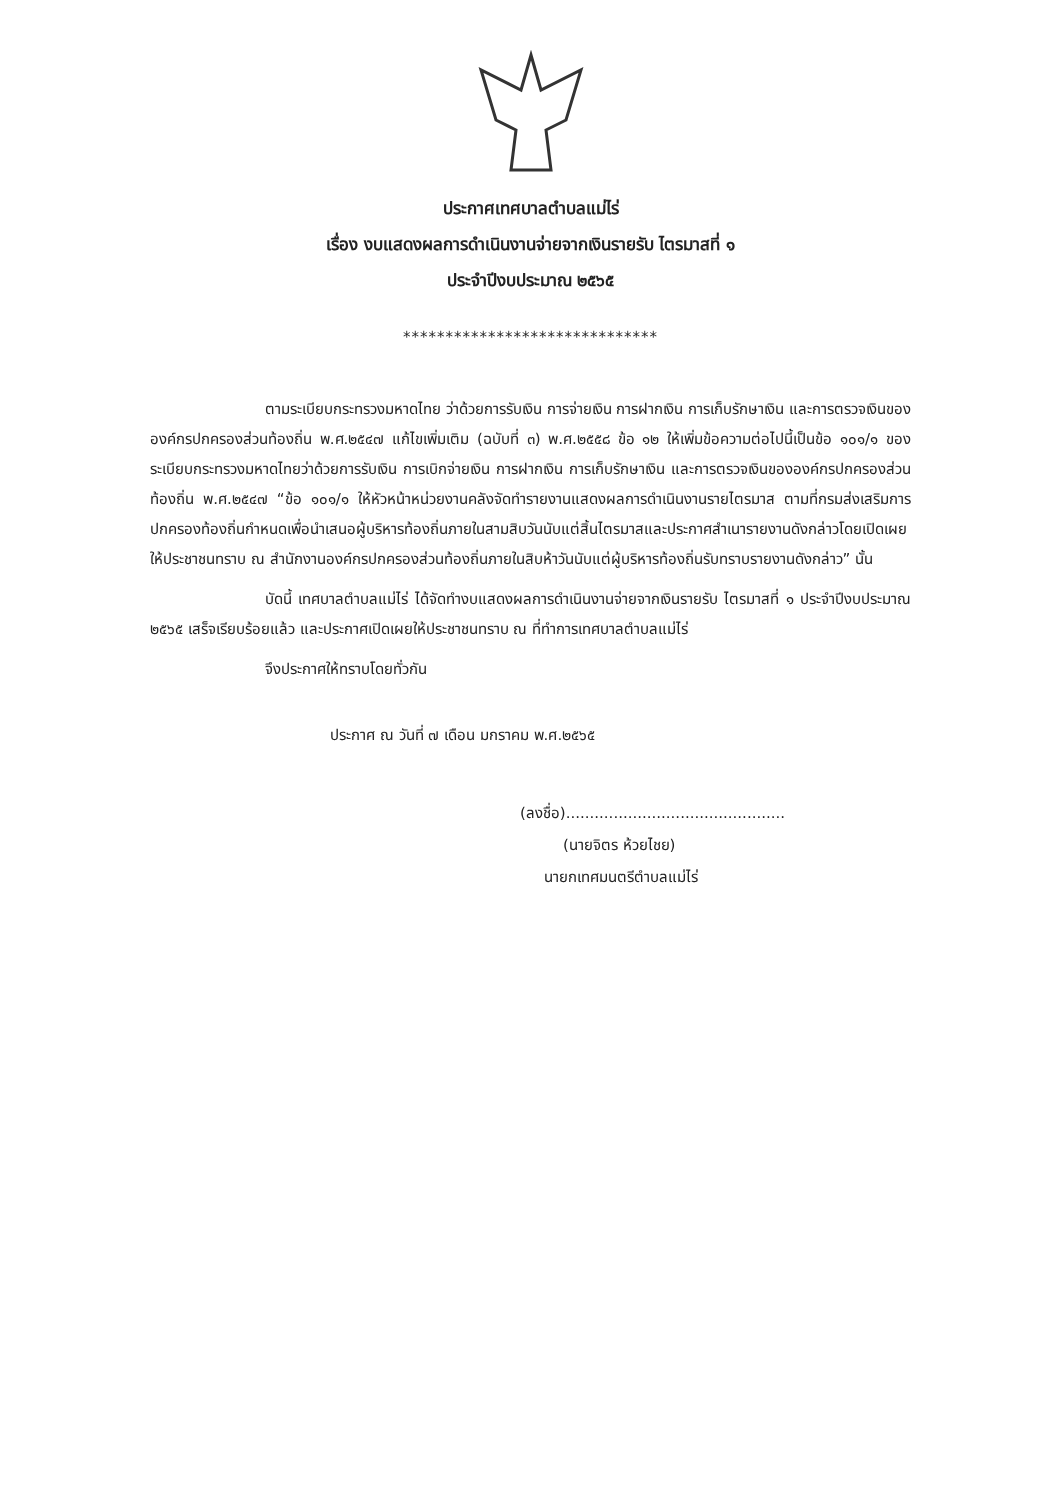ประกาศเทศบาลตำบลแม่ไร่
เรื่อง งบแสดงผลการดำเนินงานจ่ายจากเงินรายรับ ไตรมาสที่ ๑
ประจำปีงบประมาณ ๒๕๖๕
******************************
ตามระเบียบกระทรวงมหาดไทย ว่าด้วยการรับเงิน การจ่ายเงิน การฝากเงิน การเก็บรักษาเงิน และการตรวจเงินขององค์กรปกครองส่วนท้องถิ่น พ.ศ.๒๕๔๗ แก้ไขเพิ่มเติม (ฉบับที่ ๓) พ.ศ.๒๕๕๘ ข้อ ๑๒ ให้เพิ่มข้อความต่อไปนี้เป็นข้อ ๑๐๑/๑ ของระเบียบกระทรวงมหาดไทยว่าด้วยการรับเงิน การเบิกจ่ายเงิน การฝากเงิน การเก็บรักษาเงิน และการตรวจเงินขององค์กรปกครองส่วนท้องถิ่น พ.ศ.๒๕๔๗ “ข้อ ๑๐๑/๑ ให้หัวหน้าหน่วยงานคลังจัดทำรายงานแสดงผลการดำเนินงานรายไตรมาส ตามที่กรมส่งเสริมการปกครองท้องถิ่นกำหนดเพื่อนำเสนอผู้บริหารท้องถิ่นภายในสามสิบวันนับแต่สิ้นไตรมาสและประกาศสำเนารายงานดังกล่าวโดยเปิดเผยให้ประชาชนทราบ ณ สำนักงานองค์กรปกครองส่วนท้องถิ่นภายในสิบห้าวันนับแต่ผู้บริหารท้องถิ่นรับทราบรายงานดังกล่าว” นั้น
บัดนี้ เทศบาลตำบลแม่ไร่ ได้จัดทำงบแสดงผลการดำเนินงานจ่ายจากเงินรายรับ ไตรมาสที่ ๑ ประจำปีงบประมาณ ๒๕๖๕ เสร็จเรียบร้อยแล้ว และประกาศเปิดเผยให้ประชาชนทราบ ณ ที่ทำการเทศบาลตำบลแม่ไร่
จึงประกาศให้ทราบโดยทั่วกัน
ประกาศ ณ วันที่ ๗ เดือน มกราคม พ.ศ.๒๕๖๕
(ลงชื่อ)..............................................
(นายจิตร ห้วยไชย)
นายกเทศมนตรีตำบลแม่ไร่